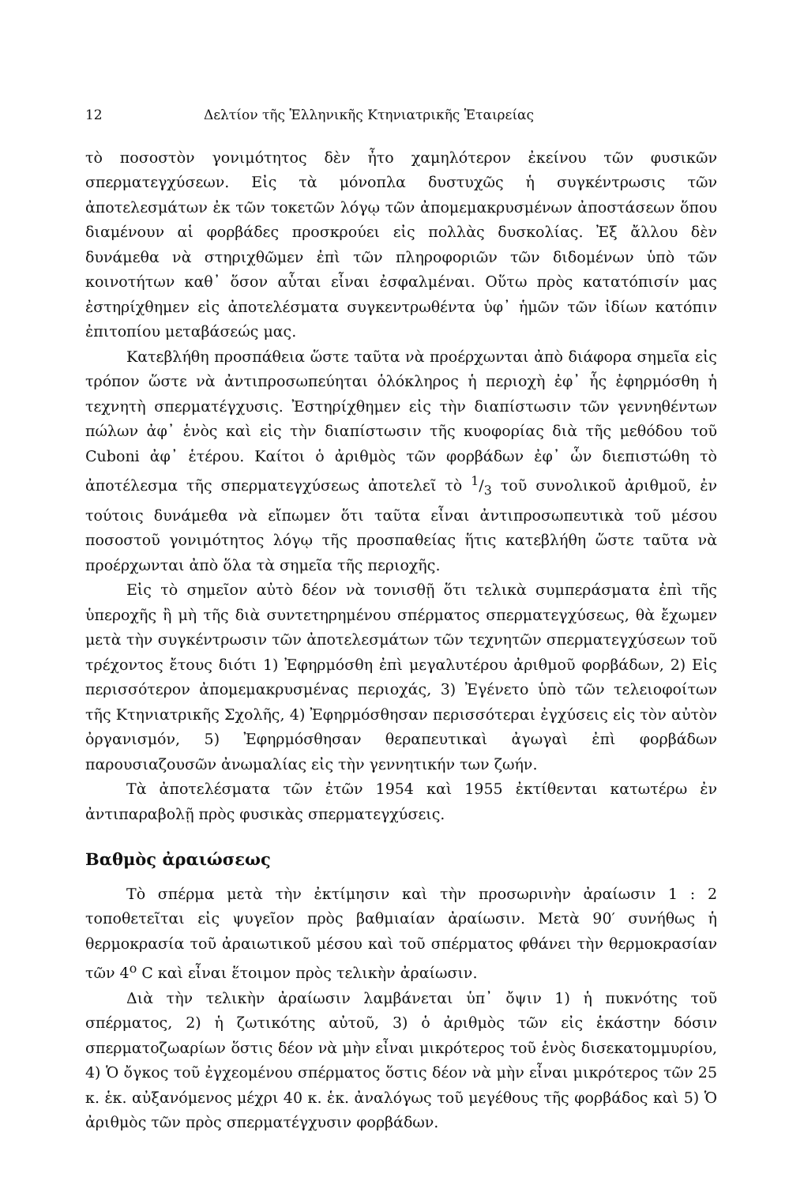12 Δελτίον τῆς Ἑλληνικῆς Κτηνιατρικῆς Ἑταιρείας
τὸ ποσοστὸν γονιμότητος δὲν ἦτο χαμηλότερον ἐκείνου τῶν φυσικῶν σπερματεγχύσεων. Εἰς τὰ μόνοπλα δυστυχῶς ἡ συγκέντρωσις τῶν ἀποτελεσμάτων ἐκ τῶν τοκετῶν λόγῳ τῶν ἀπομεμακρυσμένων ἀποστάσεων ὅπου διαμένουν αἱ φορβάδες προσκρούει εἰς πολλὰς δυσκολίας. Ἐξ ἄλλου δὲν δυνάμεθα νὰ στηριχθῶμεν ἐπὶ τῶν πληροφοριῶν τῶν διδομένων ὑπὸ τῶν κοινοτήτων καθ᾽ ὅσον αὗται εἶναι ἐσφαλμέναι. Οὕτω πρὸς κατατόπισίν μας ἐστηρίχθημεν εἰς ἀποτελέσματα συγκεντρωθέντα ὑφ᾽ ἡμῶν τῶν ἰδίων κατόπιν ἐπιτοπίου μεταβάσεώς μας.
Κατεβλήθη προσπάθεια ὥστε ταῦτα νὰ προέρχωνται ἀπὸ διάφορα σημεῖα εἰς τρόπον ὥστε νὰ ἀντιπροσωπεύηται ὁλόκληρος ἡ περιοχὴ ἐφ᾽ ἧς ἐφηρμόσθη ἡ τεχνητὴ σπερματέγχυσις. Ἐστηρίχθημεν εἰς τὴν διαπίστωσιν τῶν γεννηθέντων πώλων ἀφ᾽ ἑνὸς καὶ εἰς τὴν διαπίστωσιν τῆς κυοφορίας διὰ τῆς μεθόδου τοῦ Cuboni ἀφ᾽ ἑτέρου. Καίτοι ὁ ἀριθμὸς τῶν φορβάδων ἐφ᾽ ὧν διεπιστώθη τὸ ἀποτέλεσμα τῆς σπερματεγχύσεως ἀποτελεῖ τὸ 1/3 τοῦ συνολικοῦ ἀριθμοῦ, ἐν τούτοις δυνάμεθα νὰ εἴπωμεν ὅτι ταῦτα εἶναι ἀντιπροσωπευτικὰ τοῦ μέσου ποσοστοῦ γονιμότητος λόγῳ τῆς προσπαθείας ἥτις κατεβλήθη ὥστε ταῦτα νὰ προέρχωνται ἀπὸ ὅλα τὰ σημεῖα τῆς περιοχῆς.
Εἰς τὸ σημεῖον αὐτὸ δέον νὰ τονισθῇ ὅτι τελικὰ συμπεράσματα ἐπὶ τῆς ὑπεροχῆς ἢ μὴ τῆς διὰ συντετηρημένου σπέρματος σπερματεγχύσεως, θὰ ἔχωμεν μετὰ τὴν συγκέντρωσιν τῶν ἀποτελεσμάτων τῶν τεχνητῶν σπερματεγχύσεων τοῦ τρέχοντος ἔτους διότι 1) Ἐφηρμόσθη ἐπὶ μεγαλυτέρου ἀριθμοῦ φορβάδων, 2) Εἰς περισσότερον ἀπομεμακρυσμένας περιοχάς, 3) Ἐγένετο ὑπὸ τῶν τελειοφοίτων τῆς Κτηνιατρικῆς Σχολῆς, 4) Ἐφηρμόσθησαν περισσότεραι ἐγχύσεις εἰς τὸν αὐτὸν ὀργανισμόν, 5) Ἐφηρμόσθησαν θεραπευτικαὶ ἀγωγαὶ ἐπὶ φορβάδων παρουσιαζουσῶν ἀνωμαλίας εἰς τὴν γεννητικήν των ζωήν.
Τὰ ἀποτελέσματα τῶν ἐτῶν 1954 καὶ 1955 ἐκτίθενται κατωτέρω ἐν ἀντιπαραβολῇ πρὸς φυσικὰς σπερματεγχύσεις.
Βαθμὸς ἀραιώσεως
Τὸ σπέρμα μετὰ τὴν ἐκτίμησιν καὶ τὴν προσωρινὴν ἀραίωσιν 1 : 2 τοποθετεῖται εἰς ψυγεῖον πρὸς βαθμιαίαν ἀραίωσιν. Μετὰ 90′ συνήθως ἡ θερμοκρασία τοῦ ἀραιωτικοῦ μέσου καὶ τοῦ σπέρματος φθάνει τὴν θερμοκρασίαν τῶν 4<sup>o</sup> C καὶ εἶναι ἕτοιμον πρὸς τελικὴν ἀραίωσιν.
Διὰ τὴν τελικὴν ἀραίωσιν λαμβάνεται ὑπ᾽ ὄψιν 1) ἡ πυκνότης τοῦ σπέρματος, 2) ἡ ζωτικότης αὐτοῦ, 3) ὁ ἀριθμὸς τῶν εἰς ἑκάστην δόσιν σπερματοζωαρίων ὅστις δέον νὰ μὴν εἶναι μικρότερος τοῦ ἑνὸς δισεκατομμυρίου, 4) Ὁ ὄγκος τοῦ ἐγχεομένου σπέρματος ὅστις δέον νὰ μὴν εἶναι μικρότερος τῶν 25 κ. ἑκ. αὐξανόμενος μέχρι 40 κ. ἑκ. ἀναλόγως τοῦ μεγέθους τῆς φορβάδος καὶ 5) Ὁ ἀριθμὸς τῶν πρὸς σπερματέγχυσιν φορβάδων.